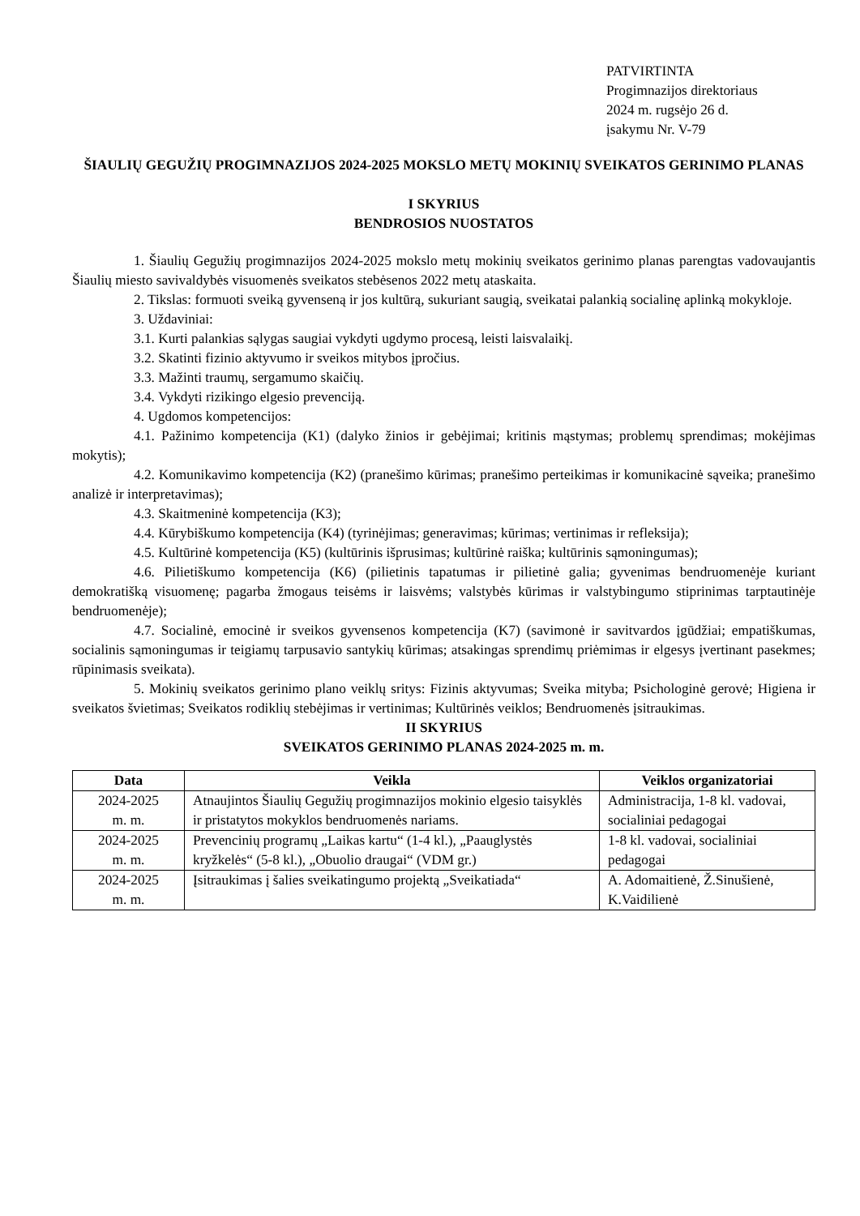PATVIRTINTA
Progimnazijos direktoriaus
2024 m. rugsėjo 26 d.
įsakymu Nr. V-79
ŠIAULIŲ GEGUŽIŲ PROGIMNAZIJOS 2024-2025 MOKSLO METŲ MOKINIŲ SVEIKATOS GERINIMO PLANAS
I SKYRIUS
BENDROSIOS NUOSTATOS
1. Šiaulių Gegužių progimnazijos 2024-2025 mokslo metų mokinių sveikatos gerinimo planas parengtas vadovaujantis Šiaulių miesto savivaldybės visuomenės sveikatos stebėsenos 2022 metų ataskaita.
2. Tikslas: formuoti sveiką gyvenseną ir jos kultūrą, sukuriant saugią, sveikatai palankią socialinę aplinką mokykloje.
3. Uždaviniai:
3.1. Kurti palankias sąlygas saugiai vykdyti ugdymo procesą, leisti laisvalaikį.
3.2. Skatinti fizinio aktyvumo ir sveikos mitybos įpročius.
3.3. Mažinti traumų, sergamumo skaičių.
3.4. Vykdyti rizikingo elgesio prevenciją.
4. Ugdomos kompetencijos:
4.1. Pažinimo kompetencija (K1) (dalyko žinios ir gebėjimai; kritinis mąstymas; problemų sprendimas; mokėjimas mokytis);
4.2. Komunikavimo kompetencija (K2) (pranešimo kūrimas; pranešimo perteikimas ir komunikacinė sąveika; pranešimo analizė ir interpretavimas);
4.3. Skaitmeninė kompetencija (K3);
4.4. Kūrybiškumo kompetencija (K4) (tyrinėjimas; generavimas; kūrimas; vertinimas ir refleksija);
4.5. Kultūrinė kompetencija (K5) (kultūrinis išprusimas; kultūrinė raiška; kultūrinis sąmoningumas);
4.6. Pilietiškumo kompetencija (K6) (pilietinis tapatumas ir pilietinė galia; gyvenimas bendruomenėje kuriant demokratišką visuomenę; pagarba žmogaus teisėms ir laisvėms; valstybės kūrimas ir valstybingumo stiprinimas tarptautinėje bendruomenėje);
4.7. Socialinė, emocinė ir sveikos gyvensenos kompetencija (K7) (savimonė ir savitvardos įgūdžiai; empatiškumas, socialinis sąmoningumas ir teigiamų tarpusavio santykių kūrimas; atsakingas sprendimų priėmimas ir elgesys įvertinant pasekmes; rūpinimasis sveikata).
5. Mokinių sveikatos gerinimo plano veiklų sritys: Fizinis aktyvumas; Sveika mityba; Psichologinė gerovė; Higiena ir sveikatos švietimas; Sveikatos rodiklių stebėjimas ir vertinimas; Kultūrinės veiklos; Bendruomenės įsitraukimas.
II SKYRIUS
SVEIKATOS GERINIMO PLANAS 2024-2025 m. m.
| Data | Veikla | Veiklos organizatoriai |
| --- | --- | --- |
| 2024-2025 m. m. | Atnaujintos Šiaulių Gegužių progimnazijos mokinio elgesio taisyklės ir pristatytos mokyklos bendruomenės nariams. | Administracija, 1-8 kl. vadovai, socialiniai pedagogai |
| 2024-2025 m. m. | Prevencinių programų „Laikas kartu“ (1-4 kl.), „Paauglystės kryžkelės“ (5-8 kl.), „Obuolio draugai“ (VDM gr.) | 1-8 kl. vadovai, socialiniai pedagogai |
| 2024-2025 m. m. | Įsitraukimas į šalies sveikatingumo projektą „Sveikatiada“ | A. Adomaitienė, Ž.Sinušienė, K.Vaidilienė |